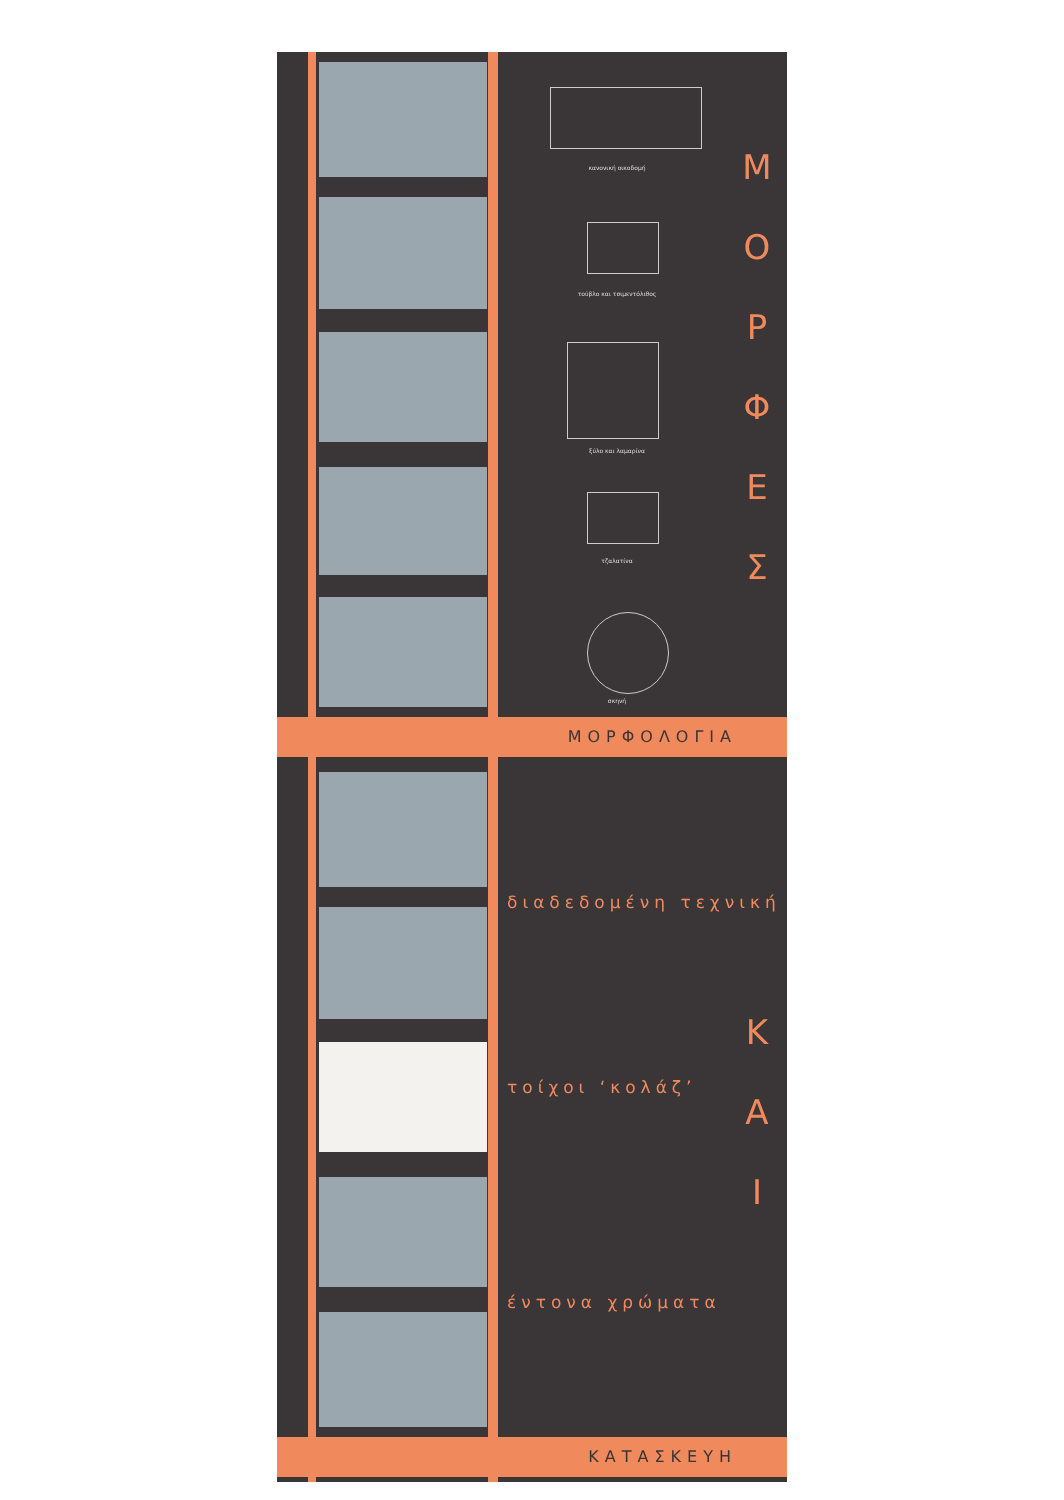κανονική οικοδομή
τούβλο και τσιμεντόλιθος
ξύλο και λαμαρίνα
τζαλατίνα
σκηνή
Μ
Ο
Ρ
Φ
Ε
Σ
ΜΟΡΦΟΛΟΓΙΑ
διαδεδομένη τεχνική
τοίχοι ‘κολάζ’
έντονα χρώματα
Κ
Α
Ι
ΚΑΤΑΣΚΕΥΗ